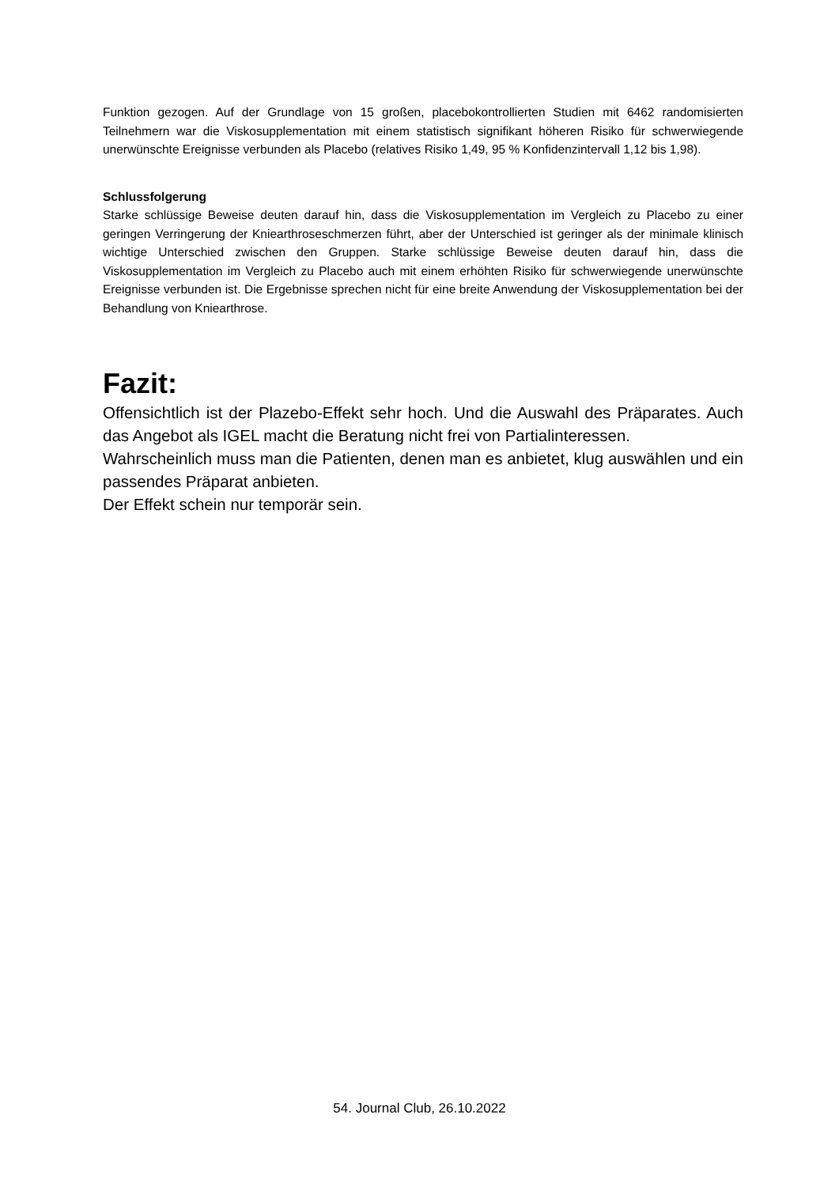Funktion gezogen. Auf der Grundlage von 15 großen, placebokontrollierten Studien mit 6462 randomisierten Teilnehmern war die Viskosupplementation mit einem statistisch signifikant höheren Risiko für schwerwiegende unerwünschte Ereignisse verbunden als Placebo (relatives Risiko 1,49, 95 % Konfidenzintervall 1,12 bis 1,98).
Schlussfolgerung
Starke schlüssige Beweise deuten darauf hin, dass die Viskosupplementation im Vergleich zu Placebo zu einer geringen Verringerung der Kniearthroseschmerzen führt, aber der Unterschied ist geringer als der minimale klinisch wichtige Unterschied zwischen den Gruppen. Starke schlüssige Beweise deuten darauf hin, dass die Viskosupplementation im Vergleich zu Placebo auch mit einem erhöhten Risiko für schwerwiegende unerwünschte Ereignisse verbunden ist. Die Ergebnisse sprechen nicht für eine breite Anwendung der Viskosupplementation bei der Behandlung von Kniearthrose.
Fazit:
Offensichtlich ist der Plazebo-Effekt sehr hoch. Und die Auswahl des Präparates. Auch das Angebot als IGEL macht die Beratung nicht frei von Partialinteressen.
Wahrscheinlich muss man die Patienten, denen man es anbietet, klug auswählen und ein passendes Präparat anbieten.
Der Effekt schein nur temporär sein.
54. Journal Club, 26.10.2022